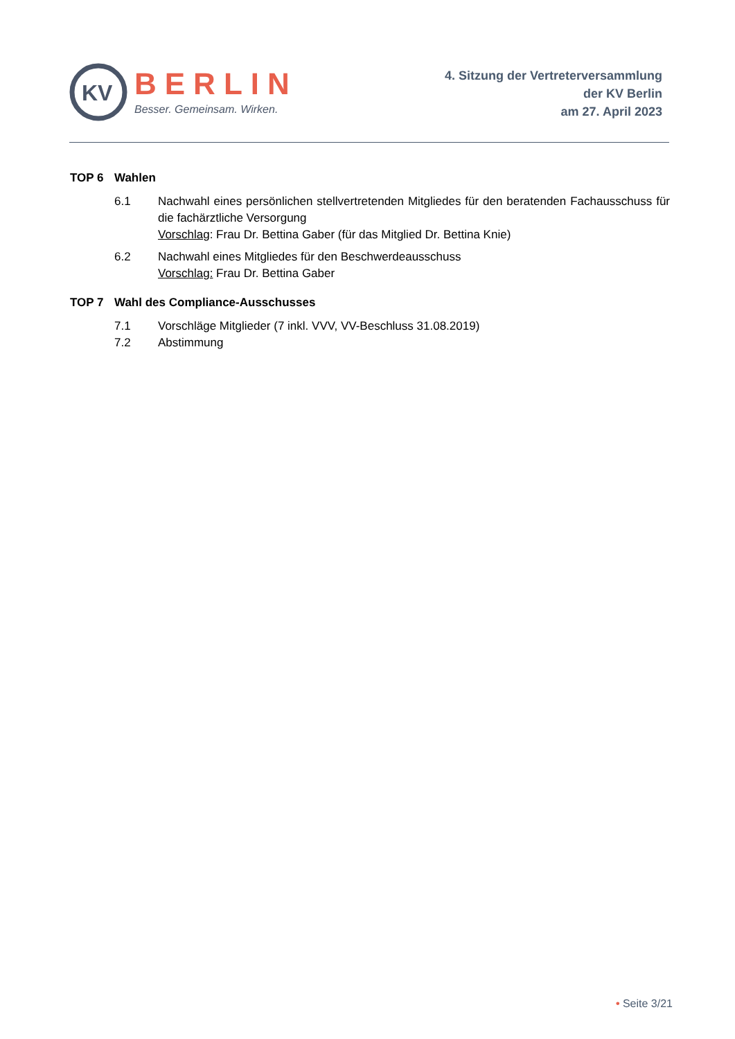KV
BERLIN
Besser. Gemeinsam. Wirken.
4. Sitzung der Vertreterversammlung
der KV Berlin
am 27. April 2023
TOP 6 Wahlen
6.1 Nachwahl eines persönlichen stellvertretenden Mitgliedes für den beratenden Fachausschuss für die fachärztliche Versorgung
Vorschlag: Frau Dr. Bettina Gaber (für das Mitglied Dr. Bettina Knie)
6.2 Nachwahl eines Mitgliedes für den Beschwerdeausschuss
Vorschlag: Frau Dr. Bettina Gaber
TOP 7 Wahl des Compliance-Ausschusses
7.1 Vorschläge Mitglieder (7 inkl. VVV, VV-Beschluss 31.08.2019)
7.2 Abstimmung
• Seite 3/21